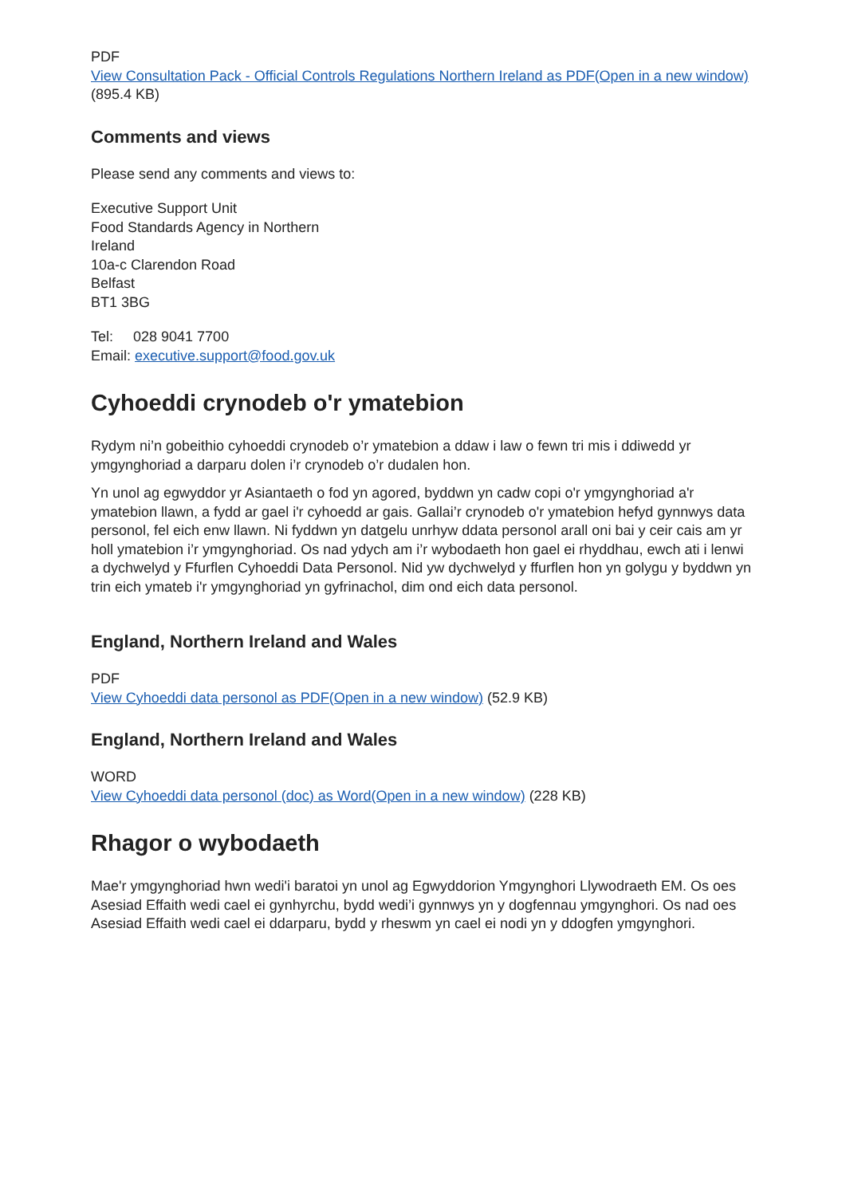PDF
View Consultation Pack - Official Controls Regulations Northern Ireland as PDF(Open in a new window) (895.4 KB)
Comments and views
Please send any comments and views to:
Executive Support Unit
Food Standards Agency in Northern
Ireland
10a-c Clarendon Road
Belfast
BT1 3BG
Tel: 028 9041 7700
Email: executive.support@food.gov.uk
Cyhoeddi crynodeb o'r ymatebion
Rydym ni’n gobeithio cyhoeddi crynodeb o’r ymatebion a ddaw i law o fewn tri mis i ddiwedd yr ymgynghoriad a darparu dolen i’r crynodeb o’r dudalen hon.
Yn unol ag egwyddor yr Asiantaeth o fod yn agored, byddwn yn cadw copi o'r ymgynghoriad a'r ymatebion llawn, a fydd ar gael i'r cyhoedd ar gais. Gallai’r crynodeb o'r ymatebion hefyd gynnwys data personol, fel eich enw llawn. Ni fyddwn yn datgelu unrhyw ddata personol arall oni bai y ceir cais am yr holl ymatebion i’r ymgynghoriad. Os nad ydych am i’r wybodaeth hon gael ei rhyddhau, ewch ati i lenwi a dychwelyd y Ffurflen Cyhoeddi Data Personol. Nid yw dychwelyd y ffurflen hon yn golygu y byddwn yn trin eich ymateb i'r ymgynghoriad yn gyfrinachol, dim ond eich data personol.
England, Northern Ireland and Wales
PDF
View Cyhoeddi data personol as PDF(Open in a new window) (52.9 KB)
England, Northern Ireland and Wales
WORD
View Cyhoeddi data personol (doc) as Word(Open in a new window) (228 KB)
Rhagor o wybodaeth
Mae'r ymgynghoriad hwn wedi'i baratoi yn unol ag Egwyddorion Ymgynghori Llywodraeth EM. Os oes Asesiad Effaith wedi cael ei gynhyrchu, bydd wedi’i gynnwys yn y dogfennau ymgynghori. Os nad oes Asesiad Effaith wedi cael ei ddarparu, bydd y rheswm yn cael ei nodi yn y ddogfen ymgynghori.